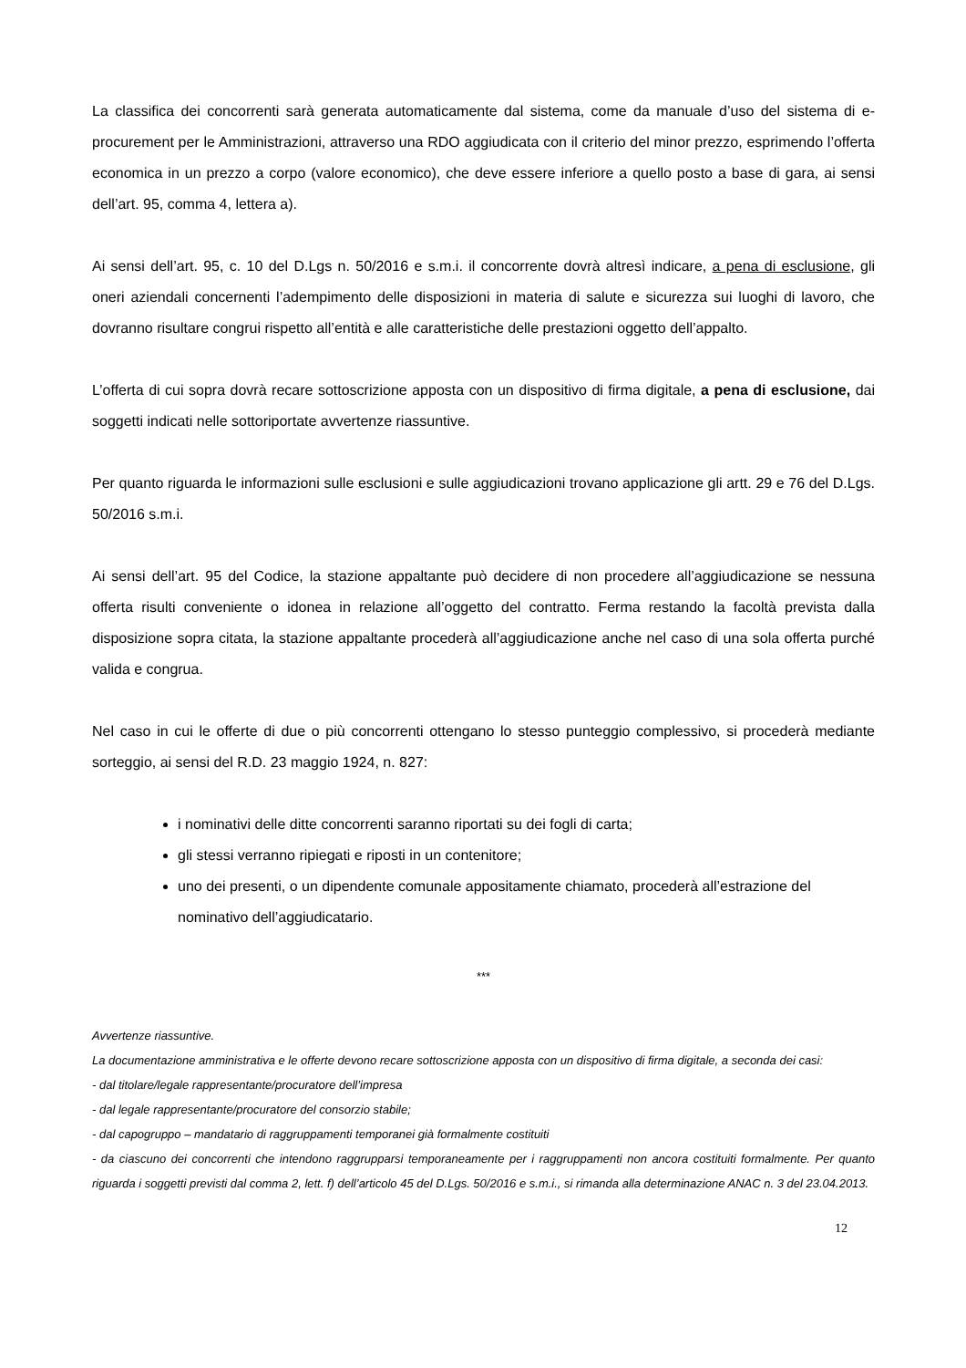La classifica dei concorrenti sarà generata automaticamente dal sistema, come da manuale d’uso del sistema di e-procurement per le Amministrazioni, attraverso una RDO aggiudicata con il criterio del minor prezzo, esprimendo l’offerta economica in un prezzo a corpo (valore economico), che deve essere inferiore a quello posto a base di gara, ai sensi dell’art. 95, comma 4, lettera a).
Ai sensi dell’art. 95, c. 10 del D.Lgs n. 50/2016 e s.m.i. il concorrente dovrà altresì indicare, a pena di esclusione, gli oneri aziendali concernenti l’adempimento delle disposizioni in materia di salute e sicurezza sui luoghi di lavoro, che dovranno risultare congrui rispetto all’entità e alle caratteristiche delle prestazioni oggetto dell’appalto.
L’offerta di cui sopra dovrà recare sottoscrizione apposta con un dispositivo di firma digitale, a pena di esclusione, dai soggetti indicati nelle sottoriportate avvertenze riassuntive.
Per quanto riguarda le informazioni sulle esclusioni e sulle aggiudicazioni trovano applicazione gli artt. 29 e 76 del D.Lgs. 50/2016 s.m.i.
Ai sensi dell’art. 95 del Codice, la stazione appaltante può decidere di non procedere all’aggiudicazione se nessuna offerta risulti conveniente o idonea in relazione all’oggetto del contratto. Ferma restando la facoltà prevista dalla disposizione sopra citata, la stazione appaltante procederà all’aggiudicazione anche nel caso di una sola offerta purché valida e congrua.
Nel caso in cui le offerte di due o più concorrenti ottengano lo stesso punteggio complessivo, si procederà mediante sorteggio, ai sensi del R.D. 23 maggio 1924, n. 827:
i nominativi delle ditte concorrenti saranno riportati su dei fogli di carta;
gli stessi verranno ripiegati e riposti in un contenitore;
uno dei presenti, o un dipendente comunale appositamente chiamato, procederà all’estrazione del nominativo dell’aggiudicatario.
***
Avvertenze riassuntive.
La documentazione amministrativa e le offerte devono recare sottoscrizione apposta con un dispositivo di firma digitale, a seconda dei casi:
- dal titolare/legale rappresentante/procuratore dell’impresa
- dal legale rappresentante/procuratore del consorzio stabile;
- dal capogruppo – mandatario di raggruppamenti temporanei già formalmente costituiti
- da ciascuno dei concorrenti che intendono raggrupparsi temporaneamente per i raggruppamenti non ancora costituiti formalmente. Per quanto riguarda i soggetti previsti dal comma 2, lett. f) dell’articolo 45 del D.Lgs. 50/2016 e s.m.i., si rimanda alla determinazione ANAC n. 3 del 23.04.2013.
12